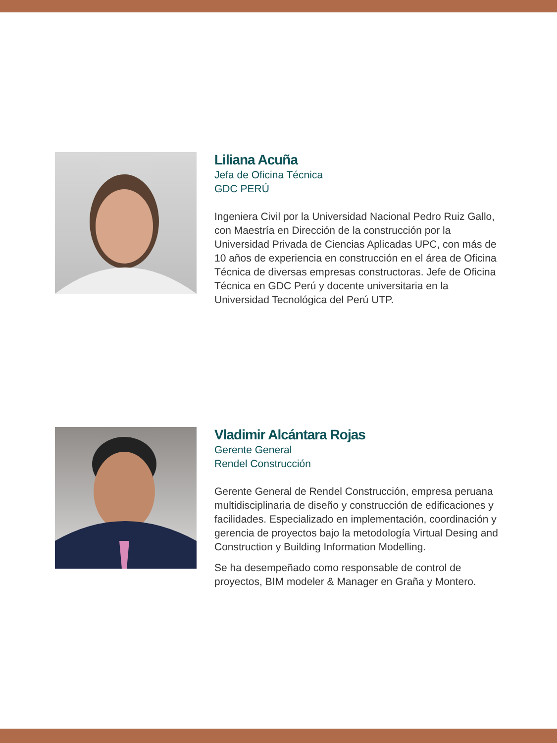Liliana Acuña
Jefa de Oficina Técnica
GDC PERÚ
Ingeniera Civil por la Universidad Nacional Pedro Ruiz Gallo, con Maestría en Dirección de la construcción por la Universidad Privada de Ciencias Aplicadas UPC, con más de 10 años de experiencia en construcción en el área de Oficina Técnica de diversas empresas constructoras. Jefe de Oficina Técnica en GDC Perú y docente universitaria en la Universidad Tecnológica del Perú UTP.
Vladimir Alcántara Rojas
Gerente General
Rendel Construcción
Gerente General de Rendel Construcción, empresa peruana multidisciplinaria de diseño y construcción de edificaciones y facilidades. Especializado en implementación, coordinación y gerencia de proyectos bajo la metodología Virtual Desing and Construction y Building Information Modelling.
Se ha desempeñado como responsable de control de proyectos, BIM modeler & Manager en Graña y Montero.